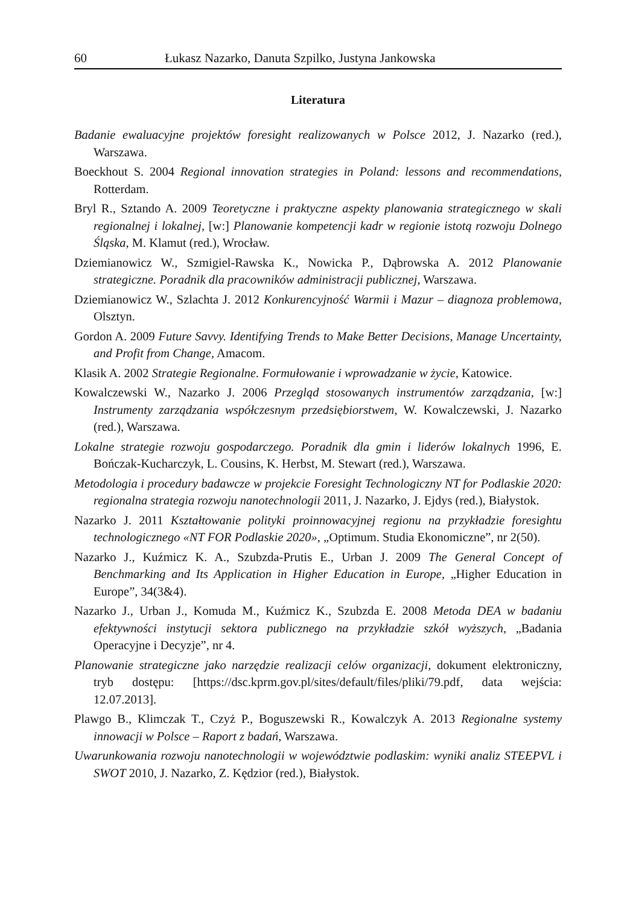60 Łukasz Nazarko, Danuta Szpilko, Justyna Jankowska
Literatura
Badanie ewaluacyjne projektów foresight realizowanych w Polsce 2012, J. Nazarko (red.), Warszawa.
Boeckhout S. 2004 Regional innovation strategies in Poland: lessons and recommendations, Rotterdam.
Bryl R., Sztando A. 2009 Teoretyczne i praktyczne aspekty planowania strategicznego w skali regionalnej i lokalnej, [w:] Planowanie kompetencji kadr w regionie istotą rozwoju Dolnego Śląska, M. Klamut (red.), Wrocław.
Dziemianowicz W., Szmigiel-Rawska K., Nowicka P., Dąbrowska A. 2012 Planowanie strategiczne. Poradnik dla pracowników administracji publicznej, Warszawa.
Dziemianowicz W., Szlachta J. 2012 Konkurencyjność Warmii i Mazur – diagnoza problemowa, Olsztyn.
Gordon A. 2009 Future Savvy. Identifying Trends to Make Better Decisions, Manage Uncertainty, and Profit from Change, Amacom.
Klasik A. 2002 Strategie Regionalne. Formułowanie i wprowadzanie w życie, Katowice.
Kowalczewski W., Nazarko J. 2006 Przegląd stosowanych instrumentów zarządzania, [w:] Instrumenty zarządzania współczesnym przedsiębiorstwem, W. Kowalczewski, J. Nazarko (red.), Warszawa.
Lokalne strategie rozwoju gospodarczego. Poradnik dla gmin i liderów lokalnych 1996, E. Bończak-Kucharczyk, L. Cousins, K. Herbst, M. Stewart (red.), Warszawa.
Metodologia i procedury badawcze w projekcie Foresight Technologiczny NT for Podlaskie 2020: regionalna strategia rozwoju nanotechnologii 2011, J. Nazarko, J. Ejdys (red.), Białystok.
Nazarko J. 2011 Kształtowanie polityki proinnowacyjnej regionu na przykładzie foresightu technologicznego «NT FOR Podlaskie 2020», „Optimum. Studia Ekonomiczne”, nr 2(50).
Nazarko J., Kuźmicz K. A., Szubzda-Prutis E., Urban J. 2009 The General Concept of Benchmarking and Its Application in Higher Education in Europe, „Higher Education in Europe”, 34(3&4).
Nazarko J., Urban J., Komuda M., Kuźmicz K., Szubzda E. 2008 Metoda DEA w badaniu efektywności instytucji sektora publicznego na przykładzie szkół wyższych, „Badania Operacyjne i Decyzje”, nr 4.
Planowanie strategiczne jako narzędzie realizacji celów organizacji, dokument elektroniczny, tryb dostępu: [https://dsc.kprm.gov.pl/sites/default/files/pliki/79.pdf, data wejścia: 12.07.2013].
Plawgo B., Klimczak T., Czyż P., Boguszewski R., Kowalczyk A. 2013 Regionalne systemy innowacji w Polsce – Raport z badań, Warszawa.
Uwarunkowania rozwoju nanotechnologii w województwie podlaskim: wyniki analiz STEEPVL i SWOT 2010, J. Nazarko, Z. Kędzior (red.), Białystok.